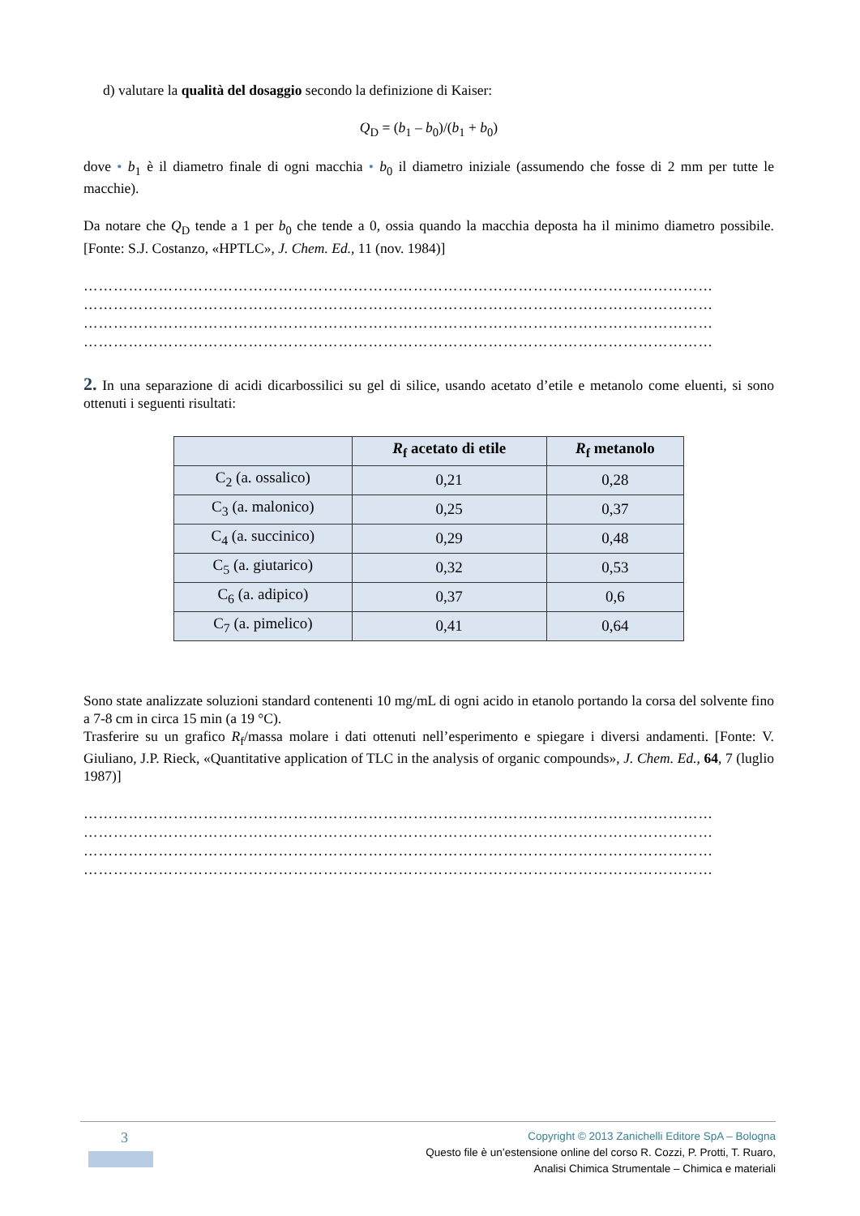d) valutare la qualità del dosaggio secondo la definizione di Kaiser:
Q<sub>D</sub> = (b<sub>1</sub> – b<sub>0</sub>)/(b<sub>1</sub> + b<sub>0</sub>)
dove • b<sub>1</sub> è il diametro finale di ogni macchia • b<sub>0</sub> il diametro iniziale (assumendo che fosse di 2 mm per tutte le macchie).
Da notare che Q<sub>D</sub> tende a 1 per b<sub>0</sub> che tende a 0, ossia quando la macchia deposta ha il minimo diametro possibile. [Fonte: S.J. Costanzo, «HPTLC», J. Chem. Ed., 11 (nov. 1984)]
………………………………………………………………………………………………………………
………………………………………………………………………………………………………………
………………………………………………………………………………………………………………
………………………………………………………………………………………………………………
2. In una separazione di acidi dicarbossilici su gel di silice, usando acetato d’etile e metanolo come eluenti, si sono ottenuti i seguenti risultati:
| | R<sub>f</sub> acetato di etile | R<sub>f</sub> metanolo |
| --- | --- | --- |
| C<sub>2</sub> (a. ossalico) | 0,21 | 0,28 |
| C<sub>3</sub> (a. malonico) | 0,25 | 0,37 |
| C<sub>4</sub> (a. succinico) | 0,29 | 0,48 |
| C<sub>5</sub> (a. giutarico) | 0,32 | 0,53 |
| C<sub>6</sub> (a. adipico) | 0,37 | 0,6 |
| C<sub>7</sub> (a. pimelico) | 0,41 | 0,64 |
Sono state analizzate soluzioni standard contenenti 10 mg/mL di ogni acido in etanolo portando la corsa del solvente fino a 7-8 cm in circa 15 min (a 19 °C).
Trasferire su un grafico R<sub>f</sub>/massa molare i dati ottenuti nell’esperimento e spiegare i diversi andamenti. [Fonte: V. Giuliano, J.P. Rieck, «Quantitative application of TLC in the analysis of organic compounds», J. Chem. Ed., 64, 7 (luglio 1987)]
………………………………………………………………………………………………………………
………………………………………………………………………………………………………………
………………………………………………………………………………………………………………
………………………………………………………………………………………………………………
3
Copyright © 2013 Zanichelli Editore SpA – Bologna
Questo file è un’estensione online del corso R. Cozzi, P. Protti, T. Ruaro,
Analisi Chimica Strumentale – Chimica e materiali